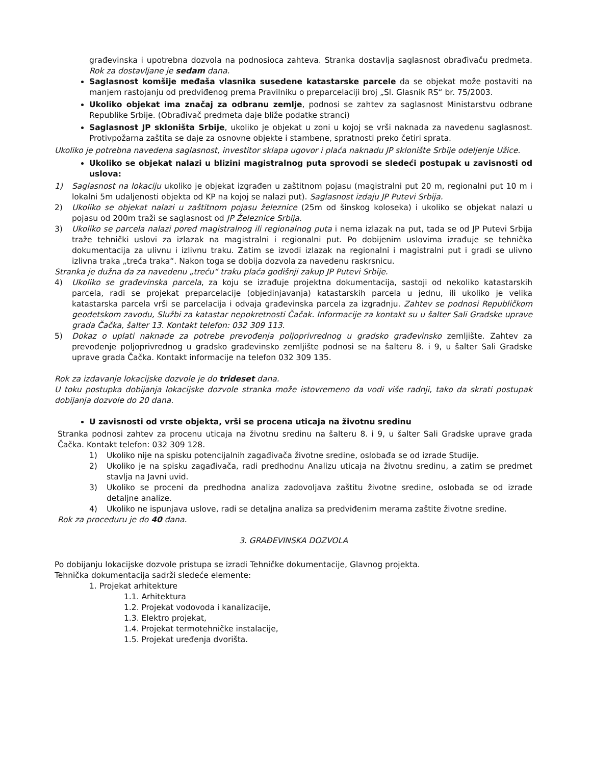građevinska i upotrebna dozvola na podnosioca zahteva. Stranka dostavlja saglasnost obrađivaču predmeta. Rok za dostavljane je sedam dana.
Saglasnost komšije međaša vlasnika susedene katastarske parcele da se objekat može postaviti na manjem rastojanju od predviđenog prema Pravilniku o preparcelaciji broj „Sl. Glasnik RS“ br. 75/2003.
Ukoliko objekat ima značaj za odbranu zemlje, podnosi se zahtev za saglasnost Ministarstvu odbrane Republike Srbije. (Obrađivač predmeta daje bliže podatke stranci)
Saglasnost JP skloništa Srbije, ukoliko je objekat u zoni u kojoj se vrši naknada za navedenu saglasnost. Protivpožarna zaštita se daje za osnovne objekte i stambene, spratnosti preko četiri sprata.
Ukoliko je potrebna navedena saglasnost, investitor sklapa ugovor i plaća naknadu JP sklonište Srbije odeljenje Užice.
Ukoliko se objekat nalazi u blizini magistralnog puta sprovodi se sledeći postupak u zavisnosti od uslova:
1) Saglasnost na lokaciju ukoliko je objekat izgrađen u zaštitnom pojasu (magistralni put 20 m, regionalni put 10 m i lokalni 5m udaljenosti objekta od KP na kojoj se nalazi put). Saglasnost izdaju JP Putevi Srbija.
2) Ukoliko se objekat nalazi u zaštitnom pojasu železnice (25m od šinskog koloseka) i ukoliko se objekat nalazi u pojasu od 200m traži se saglasnost od JP Železnice Srbija.
3) Ukoliko se parcela nalazi pored magistralnog ili regionalnog puta i nema izlazak na put, tada se od JP Putevi Srbija traže tehnički uslovi za izlazak na magistralni i regionalni put. Po dobijenim uslovima izrađuje se tehnička dokumentacija za ulivnu i izlivnu traku. Zatim se izvodi izlazak na regionalni i magistralni put i gradi se ulivno izlivna traka „treća traka“. Nakon toga se dobija dozvola za navedenu raskrsnicu.
Stranka je dužna da za navedenu „treću“ traku plaća godišnji zakup JP Putevi Srbije.
4) Ukoliko se građevinska parcela, za koju se izrađuje projektna dokumentacija, sastoji od nekoliko katastarskih parcela, radi se projekat preparcelacije (objedinjavanja) katastarskih parcela u jednu, ili ukoliko je velika katastarska parcela vrši se parcelacija i odvaja građevinska parcela za izgradnju. Zahtev se podnosi Republičkom geodetskom zavodu, Službi za katastar nepokretnosti Čačak. Informacije za kontakt su u šalter Sali Gradske uprave grada Čačka, šalter 13. Kontakt telefon: 032 309 113.
5) Dokaz o uplati naknade za potrebe prevođenja poljoprivrednog u gradsko građevinsko zemljište. Zahtev za prevođenje poljoprivrednog u gradsko građevinsko zemljište podnosi se na šalteru 8. i 9, u šalter Sali Gradske uprave grada Čačka. Kontakt informacije na telefon 032 309 135.
Rok za izdavanje lokacijske dozvole je do trideset dana.
U toku postupka dobijanja lokacijske dozvole stranka može istovremeno da vodi više radnji, tako da skrati postupak dobijanja dozvole do 20 dana.
U zavisnosti od vrste objekta, vrši se procena uticaja na životnu sredinu
Stranka podnosi zahtev za procenu uticaja na životnu sredinu na šalteru 8. i 9, u šalter Sali Gradske uprave grada Čačka. Kontakt telefon: 032 309 128.
1) Ukoliko nije na spisku potencijalnih zagađivača životne sredine, oslobađa se od izrade Studije.
2) Ukoliko je na spisku zagađivača, radi predhodnu Analizu uticaja na životnu sredinu, a zatim se predmet stavlja na Javni uvid.
3) Ukoliko se proceni da predhodna analiza zadovoljava zaštitu životne sredine, oslobađa se od izrade detaljne analize.
4) Ukoliko ne ispunjava uslove, radi se detaljna analiza sa predviđenim merama zaštite životne sredine.
Rok za proceduru je do 40 dana.
3. GRAĐEVINSKA DOZVOLA
Po dobijanju lokacijske dozvole pristupa se izradi Tehničke dokumentacije, Glavnog projekta.
Tehnička dokumentacija sadrži sledeće elemente:
1. Projekat arhitekture
1.1. Arhitektura
1.2. Projekat vodovoda i kanalizacije,
1.3. Elektro projekat,
1.4. Projekat termotehničke instalacije,
1.5. Projekat uređenja dvorišta.